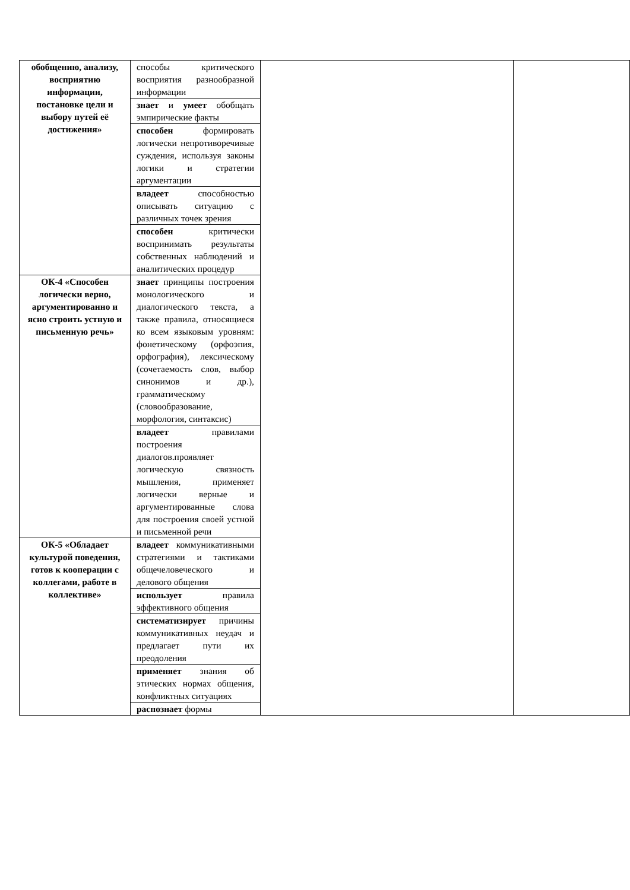| обобщению, анализу, восприятию информации, постановке цели и выбору путей её достижения» | способы критического восприятия разнообразной информации | | |
| | знает и умеет обобщать эмпирические факты | | |
| | способен формировать логически непротиворечивые суждения, используя законы логики и стратегии аргументации | | |
| | владеет способностью описывать ситуацию с различных точек зрения | | |
| | способен критически воспринимать результаты собственных наблюдений и аналитических процедур | | |
| ОК-4 «Способен логически верно, аргументированно и ясно строить устную и письменную речь» | знает принципы построения монологического и диалогического текста, а также правила, относящиеся ко всем языковым уровням: фонетическому (орфоэпия, орфография), лексическому (сочетаемость слов, выбор синонимов и др.), грамматическому (словообразование, морфология, синтаксис) | | |
| | владеет правилами построения диалогов.проявляет логическую связность мышления, применяет логически верные и аргументированные слова для построения своей устной и письменной речи | | |
| ОК-5 «Обладает культурой поведения, готов к кооперации с коллегами, работе в коллективе» | владеет коммуникативными стратегиями и тактиками общечеловеческого и делового общения | | |
| | использует правила эффективного общения | | |
| | систематизирует причины коммуникативных неудач и предлагает пути их преодоления | | |
| | применяет знания об этических нормах общения, конфликтных ситуациях | | |
| | распознает формы | | |